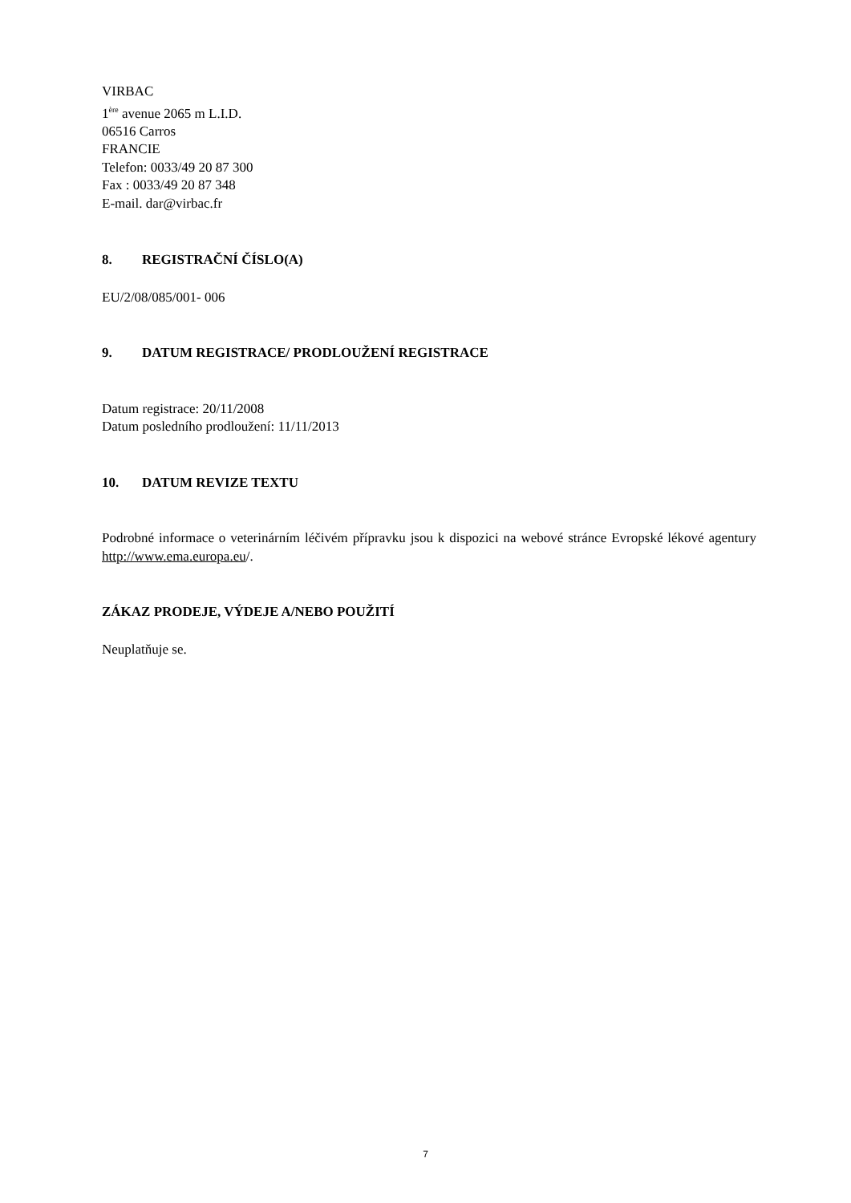VIRBAC
1<sup>ère</sup> avenue 2065 m L.I.D.
06516 Carros
FRANCIE
Telefon: 0033/49 20 87 300
Fax : 0033/49 20 87 348
E-mail. dar@virbac.fr
8. REGISTRAČNÍ ČÍSLO(A)
EU/2/08/085/001- 006
9. DATUM REGISTRACE/ PRODLOUŽENÍ REGISTRACE
Datum registrace: 20/11/2008
Datum posledního prodloužení: 11/11/2013
10. DATUM REVIZE TEXTU
Podrobné informace o veterinárním léčivém přípravku jsou k dispozici na webové stránce Evropské lékové agentury http://www.ema.europa.eu/.
ZÁKAZ PRODEJE, VÝDEJE A/NEBO POUŽITÍ
Neuplatňuje se.
7